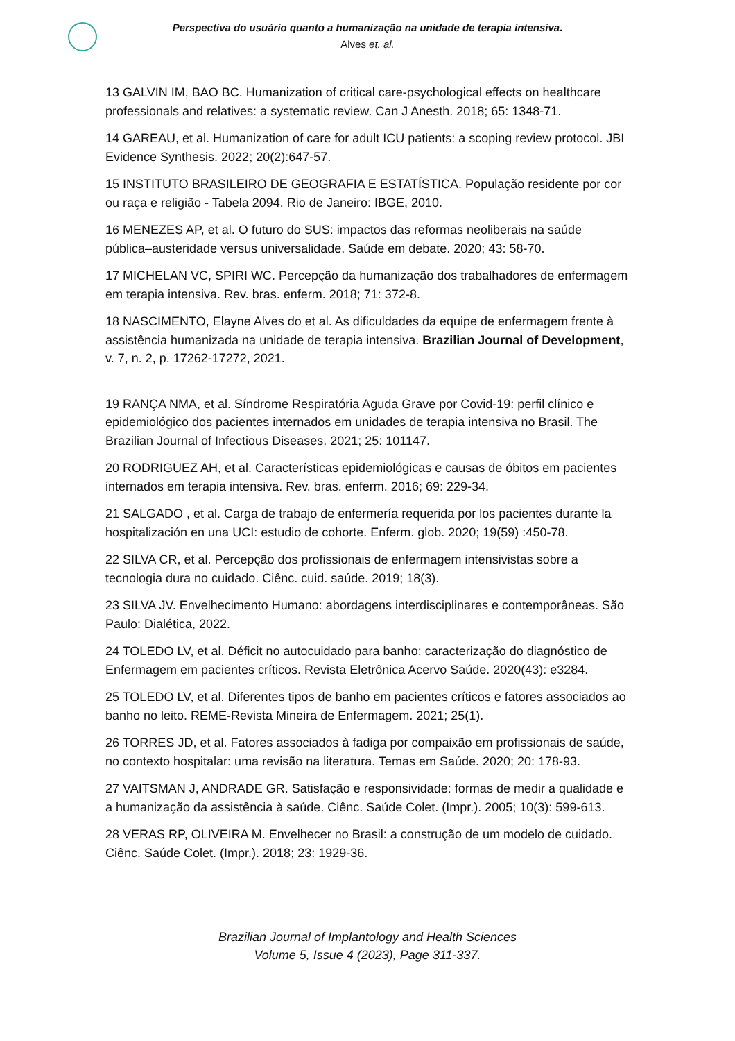Perspectiva do usuário quanto a humanização na unidade de terapia intensiva.
Alves et. al.
13 GALVIN IM, BAO BC. Humanization of critical care-psychological effects on healthcare professionals and relatives: a systematic review. Can J Anesth. 2018; 65: 1348-71.
14 GAREAU, et al. Humanization of care for adult ICU patients: a scoping review protocol. JBI Evidence Synthesis. 2022; 20(2):647-57.
15 INSTITUTO BRASILEIRO DE GEOGRAFIA E ESTATÍSTICA. População residente por cor ou raça e religião - Tabela 2094. Rio de Janeiro: IBGE, 2010.
16 MENEZES AP, et al. O futuro do SUS: impactos das reformas neoliberais na saúde pública–austeridade versus universalidade. Saúde em debate. 2020; 43: 58-70.
17 MICHELAN VC, SPIRI WC. Percepção da humanização dos trabalhadores de enfermagem em terapia intensiva. Rev. bras. enferm. 2018; 71: 372-8.
18 NASCIMENTO, Elayne Alves do et al. As dificuldades da equipe de enfermagem frente à assistência humanizada na unidade de terapia intensiva. Brazilian Journal of Development, v. 7, n. 2, p. 17262-17272, 2021.
19 RANÇA NMA, et al. Síndrome Respiratória Aguda Grave por Covid-19: perfil clínico e epidemiológico dos pacientes internados em unidades de terapia intensiva no Brasil. The Brazilian Journal of Infectious Diseases. 2021; 25: 101147.
20 RODRIGUEZ AH, et al. Características epidemiológicas e causas de óbitos em pacientes internados em terapia intensiva. Rev. bras. enferm. 2016; 69: 229-34.
21 SALGADO , et al. Carga de trabajo de enfermería requerida por los pacientes durante la hospitalización en una UCI: estudio de cohorte. Enferm. glob. 2020; 19(59) :450-78.
22 SILVA CR, et al. Percepção dos profissionais de enfermagem intensivistas sobre a tecnologia dura no cuidado. Ciênc. cuid. saúde. 2019; 18(3).
23 SILVA JV. Envelhecimento Humano: abordagens interdisciplinares e contemporâneas. São Paulo: Dialética, 2022.
24 TOLEDO LV, et al. Déficit no autocuidado para banho: caracterização do diagnóstico de Enfermagem em pacientes críticos. Revista Eletrônica Acervo Saúde. 2020(43): e3284.
25 TOLEDO LV, et al. Diferentes tipos de banho em pacientes críticos e fatores associados ao banho no leito. REME-Revista Mineira de Enfermagem. 2021; 25(1).
26 TORRES JD, et al. Fatores associados à fadiga por compaixão em profissionais de saúde, no contexto hospitalar: uma revisão na literatura. Temas em Saúde. 2020; 20: 178-93.
27 VAITSMAN J, ANDRADE GR. Satisfação e responsividade: formas de medir a qualidade e a humanização da assistência à saúde. Ciênc. Saúde Colet. (Impr.). 2005; 10(3): 599-613.
28 VERAS RP, OLIVEIRA M. Envelhecer no Brasil: a construção de um modelo de cuidado. Ciênc. Saúde Colet. (Impr.). 2018; 23: 1929-36.
Brazilian Journal of Implantology and Health Sciences
Volume 5, Issue 4 (2023), Page 311-337.